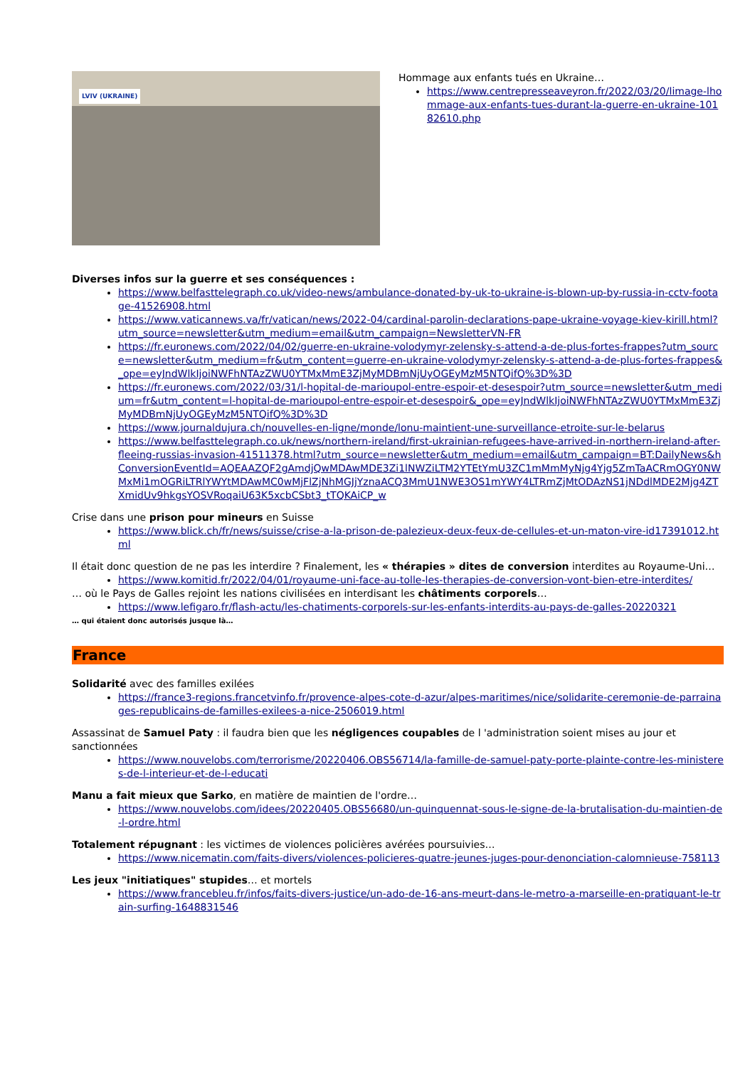LVIV (UKRAINE)
Hommage aux enfants tués en Ukraine…
https://www.centrepresseaveyron.fr/2022/03/20/limage-lhommage-aux-enfants-tues-durant-la-guerre-en-ukraine-10182610.php
Diverses infos sur la guerre et ses conséquences :
https://www.belfasttelegraph.co.uk/video-news/ambulance-donated-by-uk-to-ukraine-is-blown-up-by-russia-in-cctv-footage-41526908.html
https://www.vaticannews.va/fr/vatican/news/2022-04/cardinal-parolin-declarations-pape-ukraine-voyage-kiev-kirill.html?utm_source=newsletter&utm_medium=email&utm_campaign=NewsletterVN-FR
https://fr.euronews.com/2022/04/02/guerre-en-ukraine-volodymyr-zelensky-s-attend-a-de-plus-fortes-frappes?utm_source=newsletter&utm_medium=fr&utm_content=guerre-en-ukraine-volodymyr-zelensky-s-attend-a-de-plus-fortes-frappes&_ope=eyJndWlkIjoiNWFhNTAzZWU0YTMxMmE3ZjMyMDBmNjUyOGEyMzM5NTQifQ%3D%3D
https://fr.euronews.com/2022/03/31/l-hopital-de-marioupol-entre-espoir-et-desespoir?utm_source=newsletter&utm_medium=fr&utm_content=l-hopital-de-marioupol-entre-espoir-et-desespoir&_ope=eyJndWlkIjoiNWFhNTAzZWU0YTMxMmE3ZjMyMDBmNjUyOGEyMzM5NTQifQ%3D%3D
https://www.journaldujura.ch/nouvelles-en-ligne/monde/lonu-maintient-une-surveillance-etroite-sur-le-belarus
https://www.belfasttelegraph.co.uk/news/northern-ireland/first-ukrainian-refugees-have-arrived-in-northern-ireland-after-fleeing-russias-invasion-41511378.html?utm_source=newsletter&utm_medium=email&utm_campaign=BT:DailyNews&hConversionEventId=AQEAAZQF2gAmdjQwMDAwMDE3Zi1lNWZiLTM2YTEtYmU3ZC1mMmMyNjg4Yjg5ZmTaACRmOGY0NWMxMi1mOGRiLTRlYWYtMDAwMC0wMjFlZjNhMGJjYznaACQ3MmU1NWE3OS1mYWY4LTRmZjMtODAzNS1jNDdlMDE2Mjg4ZTXmidUv9hkgsYOSVRoqaiU63K5xcbCSbt3_tTQKAiCP_w
Crise dans une prison pour mineurs en Suisse
https://www.blick.ch/fr/news/suisse/crise-a-la-prison-de-palezieux-deux-feux-de-cellules-et-un-maton-vire-id17391012.html
Il était donc question de ne pas les interdire ? Finalement, les « thérapies » dites de conversion interdites au Royaume-Uni…
https://www.komitid.fr/2022/04/01/royaume-uni-face-au-tolle-les-therapies-de-conversion-vont-bien-etre-interdites/
… où le Pays de Galles rejoint les nations civilisées en interdisant les châtiments corporels…
https://www.lefigaro.fr/flash-actu/les-chatiments-corporels-sur-les-enfants-interdits-au-pays-de-galles-20220321
… qui étaient donc autorisés jusque là…
France
Solidarité avec des familles exilées
https://france3-regions.francetvinfo.fr/provence-alpes-cote-d-azur/alpes-maritimes/nice/solidarite-ceremonie-de-parrainages-republicains-de-familles-exilees-a-nice-2506019.html
Assassinat de Samuel Paty : il faudra bien que les négligences coupables de l 'administration soient mises au jour et sanctionnées
https://www.nouvelobs.com/terrorisme/20220406.OBS56714/la-famille-de-samuel-paty-porte-plainte-contre-les-ministeres-de-l-interieur-et-de-l-educati
Manu a fait mieux que Sarko, en matière de maintien de l'ordre…
https://www.nouvelobs.com/idees/20220405.OBS56680/un-quinquennat-sous-le-signe-de-la-brutalisation-du-maintien-de-l-ordre.html
Totalement répugnant : les victimes de violences policières avérées poursuivies…
https://www.nicematin.com/faits-divers/violences-policieres-quatre-jeunes-juges-pour-denonciation-calomnieuse-758113
Les jeux "initiatiques" stupides… et mortels
https://www.francebleu.fr/infos/faits-divers-justice/un-ado-de-16-ans-meurt-dans-le-metro-a-marseille-en-pratiquant-le-train-surfing-1648831546